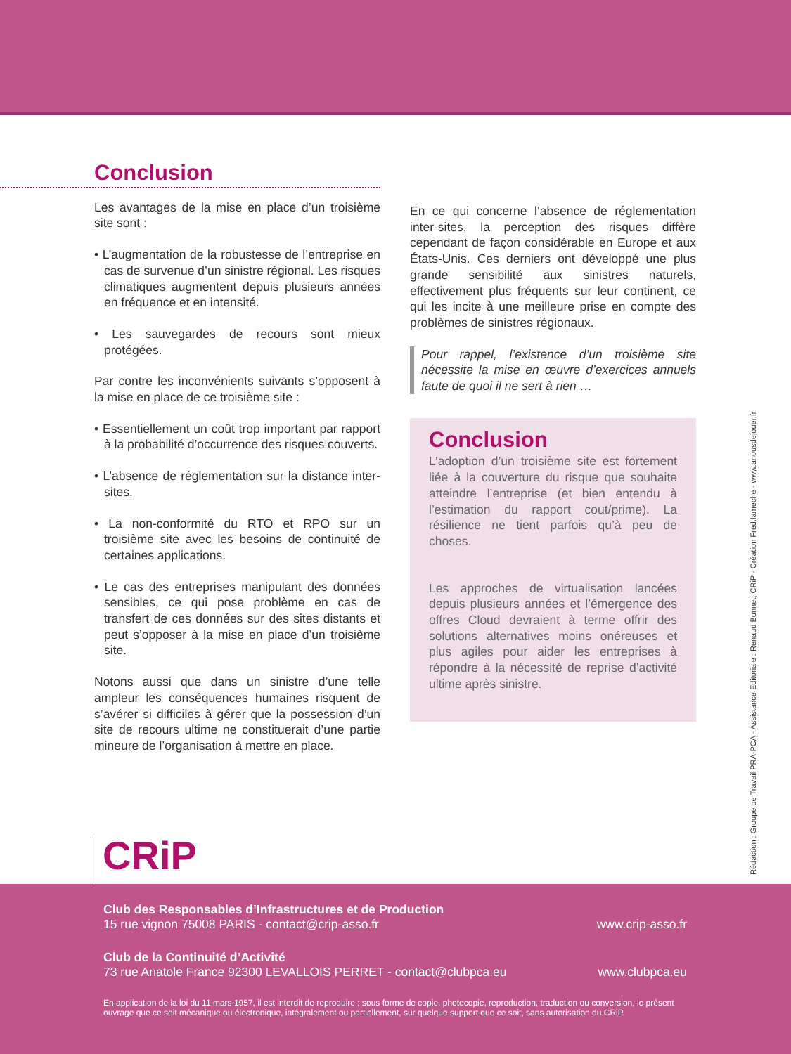Conclusion
Les avantages de la mise en place d’un troisième site sont :
• L’augmentation de la robustesse de l’entreprise en cas de survenue d’un sinistre régional. Les risques climatiques augmentent depuis plusieurs années en fréquence et en intensité.
• Les sauvegardes de recours sont mieux protégées.
Par contre les inconvénients suivants s’opposent à la mise en place de ce troisième site :
• Essentiellement un coût trop important par rapport à la probabilité d’occurrence des risques couverts.
• L’absence de réglementation sur la distance inter-sites.
• La non-conformité du RTO et RPO sur un troisième site avec les besoins de continuité de certaines applications.
• Le cas des entreprises manipulant des données sensibles, ce qui pose problème en cas de transfert de ces données sur des sites distants et peut s’opposer à la mise en place d’un troisième site.
Notons aussi que dans un sinistre d’une telle ampleur les conséquences humaines risquent de s’avérer si difficiles à gérer que la possession d’un site de recours ultime ne constituerait d’une partie mineure de l’organisation à mettre en place.
En ce qui concerne l’absence de réglementation inter-sites, la perception des risques diffère cependant de façon considérable en Europe et aux États-Unis. Ces derniers ont développé une plus grande sensibilité aux sinistres naturels, effectivement plus fréquents sur leur continent, ce qui les incite à une meilleure prise en compte des problèmes de sinistres régionaux.
Pour rappel, l’existence d’un troisième site nécessite la mise en œuvre d’exercices annuels faute de quoi il ne sert à rien …
Conclusion
L’adoption d’un troisième site est fortement liée à la couverture du risque que souhaite atteindre l’entreprise (et bien entendu à l’estimation du rapport cout/prime). La résilience ne tient parfois qu’à peu de choses.
Les approches de virtualisation lancées depuis plusieurs années et l’émergence des offres Cloud devraient à terme offrir des solutions alternatives moins onéreuses et plus agiles pour aider les entreprises à répondre à la nécessité de reprise d’activité ultime après sinistre.
Rédaction : Groupe de Travail PRA-PCA - Assistance Editoriale : Renaud Bonnet, CRiP - Création Fred.lameche - www.anousdejouer.fr
CRiP
Club des Responsables d’Infrastructures et de Production
15 rue vignon 75008 PARIS - contact@crip-asso.fr www.crip-asso.fr
Club de la Continuité d’Activité
73 rue Anatole France 92300 LEVALLOIS PERRET - contact@clubpca.eu www.clubpca.eu
En application de la loi du 11 mars 1957, il est interdit de reproduire ; sous forme de copie, photocopie, reproduction, traduction ou conversion, le présent ouvrage que ce soit mécanique ou électronique, intégralement ou partiellement, sur quelque support que ce soit, sans autorisation du CRiP.